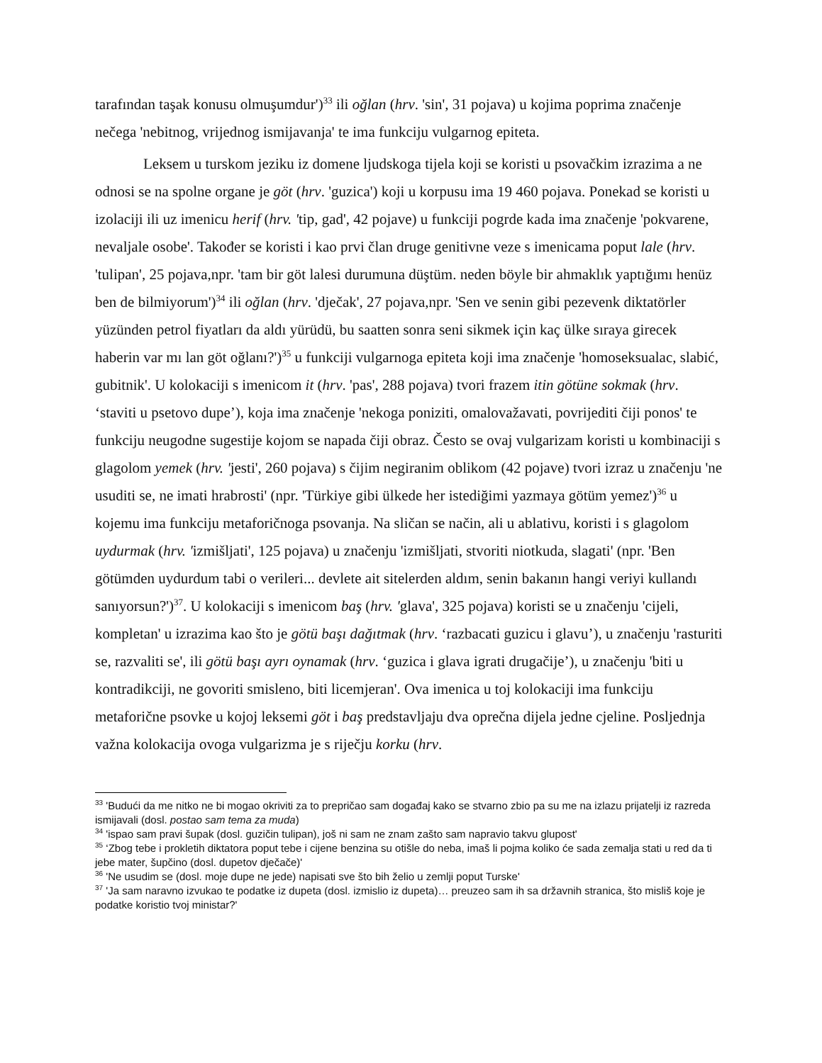tarafından taşak konusu olmuşumdur')<sup>33</sup> ili oğlan (hrv. 'sin', 31 pojava) u kojima poprima značenje nečega 'nebitnog, vrijednog ismijavanja' te ima funkciju vulgarnog epiteta.
Leksem u turskom jeziku iz domene ljudskoga tijela koji se koristi u psovačkim izrazima a ne odnosi se na spolne organe je göt (hrv. 'guzica') koji u korpusu ima 19 460 pojava. Ponekad se koristi u izolaciji ili uz imenicu herif (hrv. 'tip, gad', 42 pojave) u funkciji pogrde kada ima značenje 'pokvarene, nevaljale osobe'. Također se koristi i kao prvi član druge genitivne veze s imenicama poput lale (hrv. 'tulipan', 25 pojava,npr. 'tam bir göt lalesi durumuna düştüm. neden böyle bir ahmaklık yaptığımı henüz ben de bilmiyorum')<sup>34</sup> ili oğlan (hrv. 'dječak', 27 pojava,npr. 'Sen ve senin gibi pezevenk diktatörler yüzünden petrol fiyatları da aldı yürüdü, bu saatten sonra seni sikmek için kaç ülke sıraya girecek haberin var mı lan göt oğlanı?')<sup>35</sup> u funkciji vulgarnoga epiteta koji ima značenje 'homoseksualac, slabić, gubitnik'. U kolokaciji s imenicom it (hrv. 'pas', 288 pojava) tvori frazem itin götüne sokmak (hrv. ‘staviti u psetovo dupe’), koja ima značenje 'nekoga poniziti, omalovažavati, povrijediti čiji ponos' te funkciju neugodne sugestije kojom se napada čiji obraz. Često se ovaj vulgarizam koristi u kombinaciji s glagolom yemek (hrv. 'jesti', 260 pojava) s čijim negiranim oblikom (42 pojave) tvori izraz u značenju 'ne usuditi se, ne imati hrabrosti' (npr. 'Türkiye gibi ülkede her istediğimi yazmaya götüm yemez')<sup>36</sup> u kojemu ima funkciju metaforičnoga psovanja. Na sličan se način, ali u ablativu, koristi i s glagolom uydurmak (hrv. 'izmišljati', 125 pojava) u značenju 'izmišljati, stvoriti niotkuda, slagati' (npr. 'Ben götümden uydurdum tabi o verileri... devlete ait sitelerden aldım, senin bakanın hangi veriyi kullandı sanıyorsun?')<sup>37</sup>. U kolokaciji s imenicom baş (hrv. 'glava', 325 pojava) koristi se u značenju 'cijeli, kompletan' u izrazima kao što je götü başı dağıtmak (hrv. ‘razbacati guzicu i glavu’), u značenju 'rasturiti se, razvaliti se', ili götü başı ayrı oynamak (hrv. ‘guzica i glava igrati drugačije’), u značenju 'biti u kontradikciji, ne govoriti smisleno, biti licemjeran'. Ova imenica u toj kolokaciji ima funkciju metaforične psovke u kojoj leksemi göt i baş predstavljaju dva oprečna dijela jedne cjeline. Posljednja važna kolokacija ovoga vulgarizma je s riječju korku (hrv.
<sup>33</sup> 'Budući da me nitko ne bi mogao okriviti za to prepričao sam događaj kako se stvarno zbio pa su me na izlazu prijatelji iz razreda ismijavali (dosl. postao sam tema za muda)
<sup>34</sup> 'ispao sam pravi šupak (dosl. guzičin tulipan), još ni sam ne znam zašto sam napravio takvu glupost'
<sup>35</sup> ‘Zbog tebe i prokletih diktatora poput tebe i cijene benzina su otišle do neba, imaš li pojma koliko će sada zemalja stati u red da ti jebe mater, šupčino (dosl. dupetov dječače)'
<sup>36</sup> 'Ne usudim se (dosl. moje dupe ne jede) napisati sve što bih želio u zemlji poput Turske'
<sup>37</sup> 'Ja sam naravno izvukao te podatke iz dupeta (dosl. izmislio iz dupeta)… preuzeo sam ih sa državnih stranica, što misliš koje je podatke koristio tvoj ministar?'